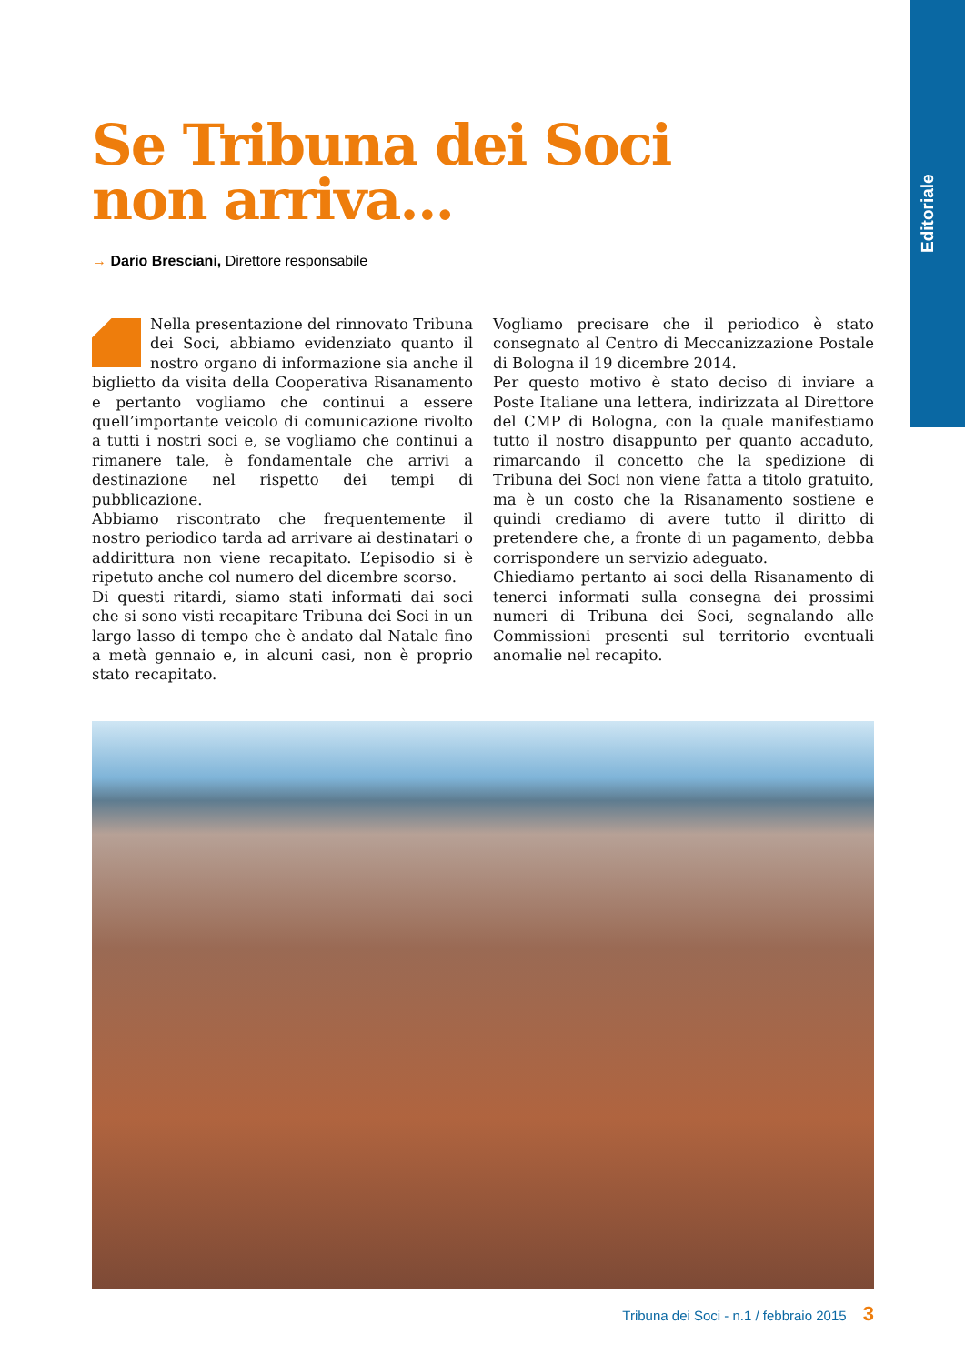Editoriale
Se Tribuna dei Soci
non arriva...
→ Dario Bresciani, Direttore responsabile
Nella presentazione del rinnovato Tribuna dei Soci, abbiamo evidenziato quanto il nostro organo di informazione sia anche il biglietto da visita della Cooperativa Risanamento e pertanto vogliamo che continui a essere quell’importante veicolo di comunicazione rivolto a tutti i nostri soci e, se vogliamo che continui a rimanere tale, è fondamentale che arrivi a destinazione nel rispetto dei tempi di pubblicazione.
Abbiamo riscontrato che frequentemente il nostro periodico tarda ad arrivare ai destinatari o addirittura non viene recapitato. L’episodio si è ripetuto anche col numero del dicembre scorso.
Di questi ritardi, siamo stati informati dai soci che si sono visti recapitare Tribuna dei Soci in un largo lasso di tempo che è andato dal Natale fino a metà gennaio e, in alcuni casi, non è proprio stato recapitato.
Vogliamo precisare che il periodico è stato consegnato al Centro di Meccanizzazione Postale di Bologna il 19 dicembre 2014.
Per questo motivo è stato deciso di inviare a Poste Italiane una lettera, indirizzata al Direttore del CMP di Bologna, con la quale manifestiamo tutto il nostro disappunto per quanto accaduto, rimarcando il concetto che la spedizione di Tribuna dei Soci non viene fatta a titolo gratuito, ma è un costo che la Risanamento sostiene e quindi crediamo di avere tutto il diritto di pretendere che, a fronte di un pagamento, debba corrispondere un servizio adeguato.
Chiediamo pertanto ai soci della Risanamento di tenerci informati sulla consegna dei prossimi numeri di Tribuna dei Soci, segnalando alle Commissioni presenti sul territorio eventuali anomalie nel recapito.
Tribuna dei Soci - n.1 / febbraio 2015 3